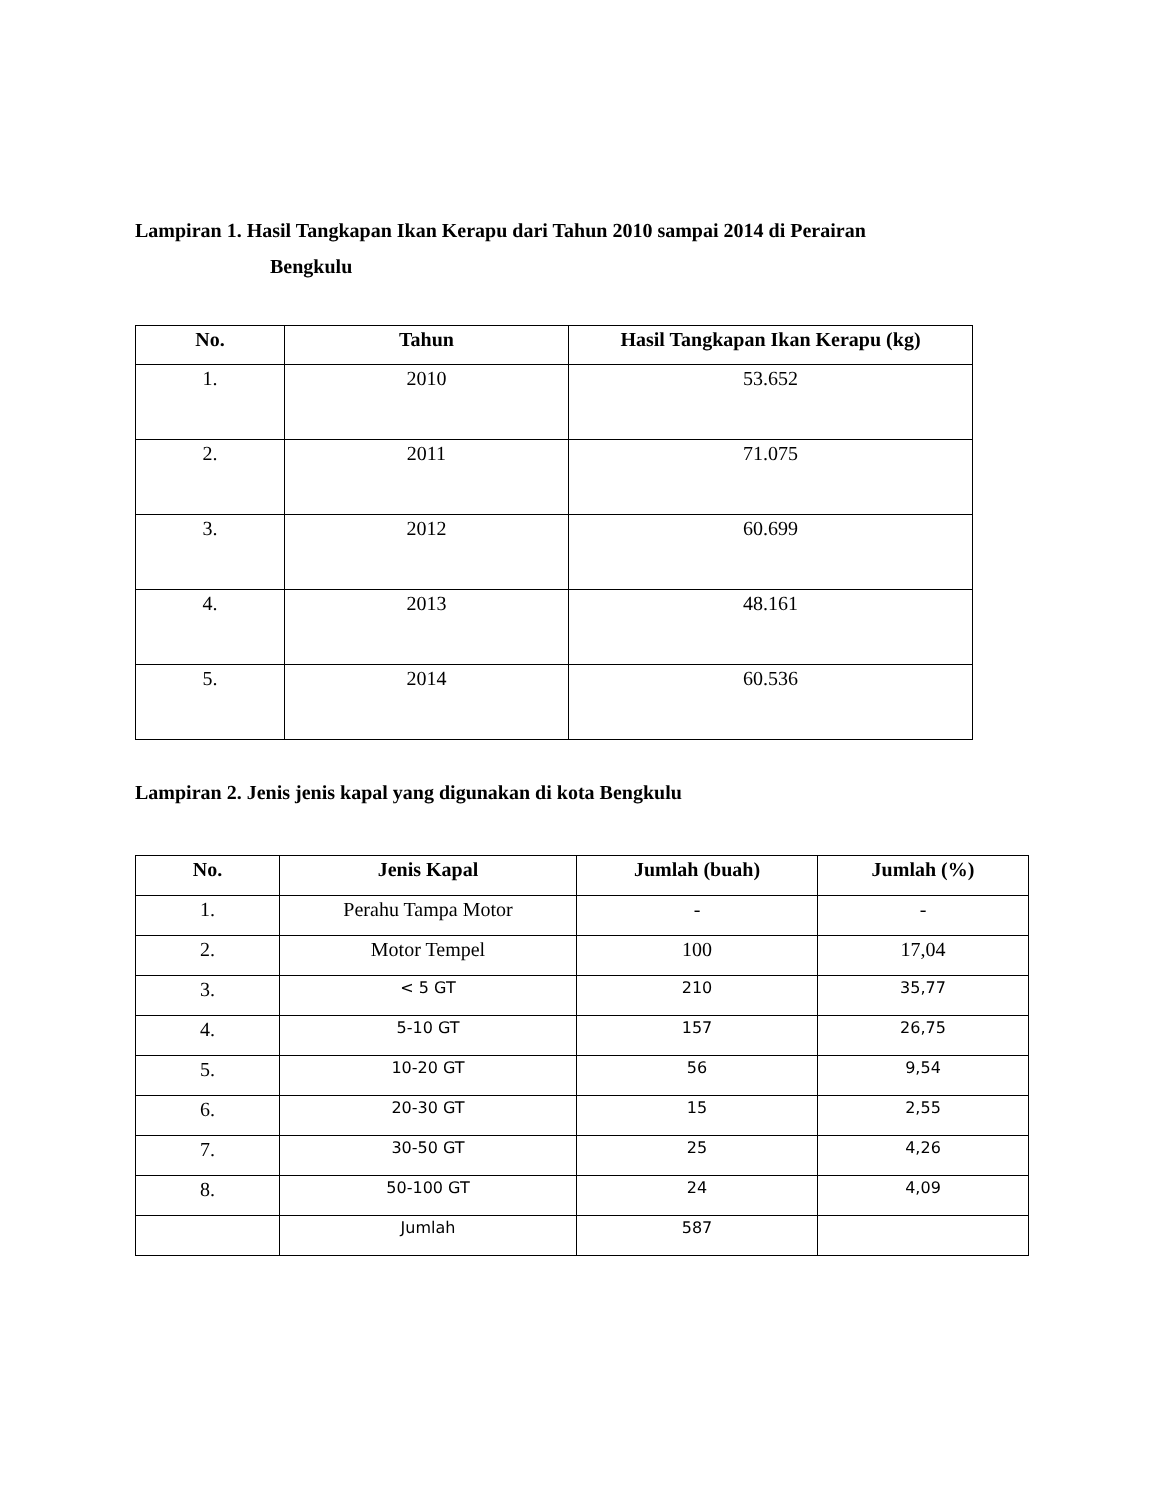Lampiran 1. Hasil Tangkapan Ikan Kerapu dari Tahun 2010 sampai 2014 di Perairan
Bengkulu
| No. | Tahun | Hasil Tangkapan Ikan Kerapu (kg) |
| --- | --- | --- |
| 1. | 2010 | 53.652 |
| 2. | 2011 | 71.075 |
| 3. | 2012 | 60.699 |
| 4. | 2013 | 48.161 |
| 5. | 2014 | 60.536 |
Lampiran 2. Jenis jenis kapal yang digunakan di kota Bengkulu
| No. | Jenis Kapal | Jumlah (buah) | Jumlah (%) |
| --- | --- | --- | --- |
| 1. | Perahu Tampa Motor | - | - |
| 2. | Motor Tempel | 100 | 17,04 |
| 3. | < 5 GT | 210 | 35,77 |
| 4. | 5-10 GT | 157 | 26,75 |
| 5. | 10-20 GT | 56 | 9,54 |
| 6. | 20-30 GT | 15 | 2,55 |
| 7. | 30-50 GT | 25 | 4,26 |
| 8. | 50-100 GT | 24 | 4,09 |
| | Jumlah | 587 | |